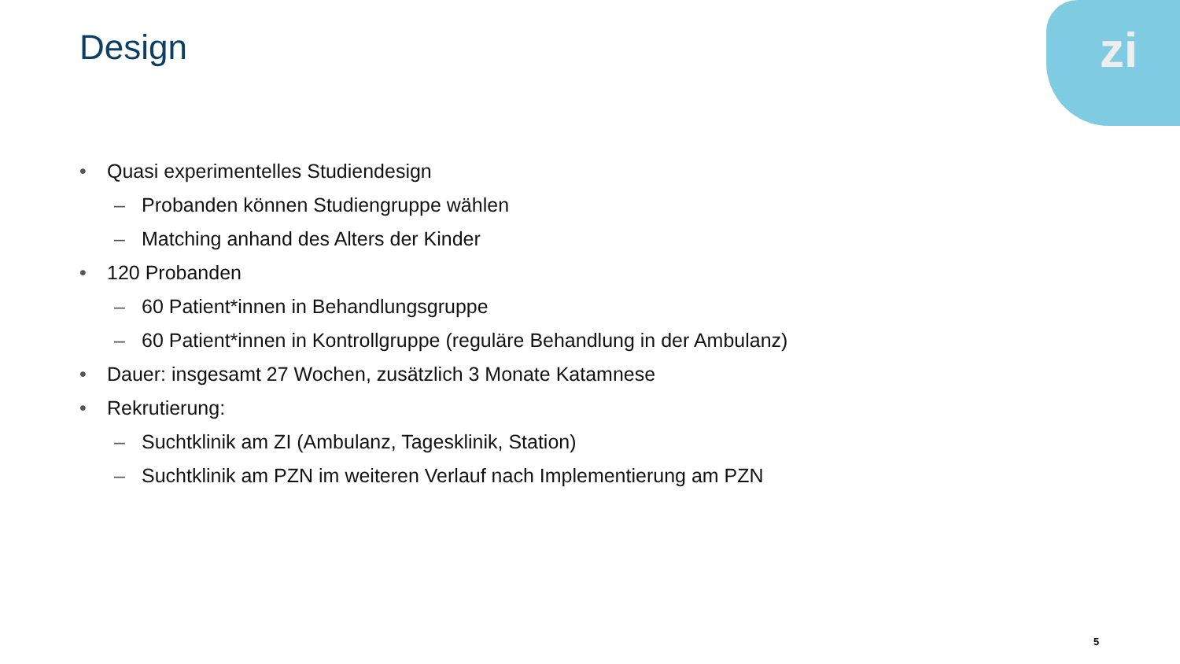zi
Design
• Quasi experimentelles Studiendesign
– Probanden können Studiengruppe wählen
– Matching anhand des Alters der Kinder
• 120 Probanden
– 60 Patient*innen in Behandlungsgruppe
– 60 Patient*innen in Kontrollgruppe (reguläre Behandlung in der Ambulanz)
• Dauer: insgesamt 27 Wochen, zusätzlich 3 Monate Katamnese
• Rekrutierung:
– Suchtklinik am ZI (Ambulanz, Tagesklinik, Station)
– Suchtklinik am PZN im weiteren Verlauf nach Implementierung am PZN
5